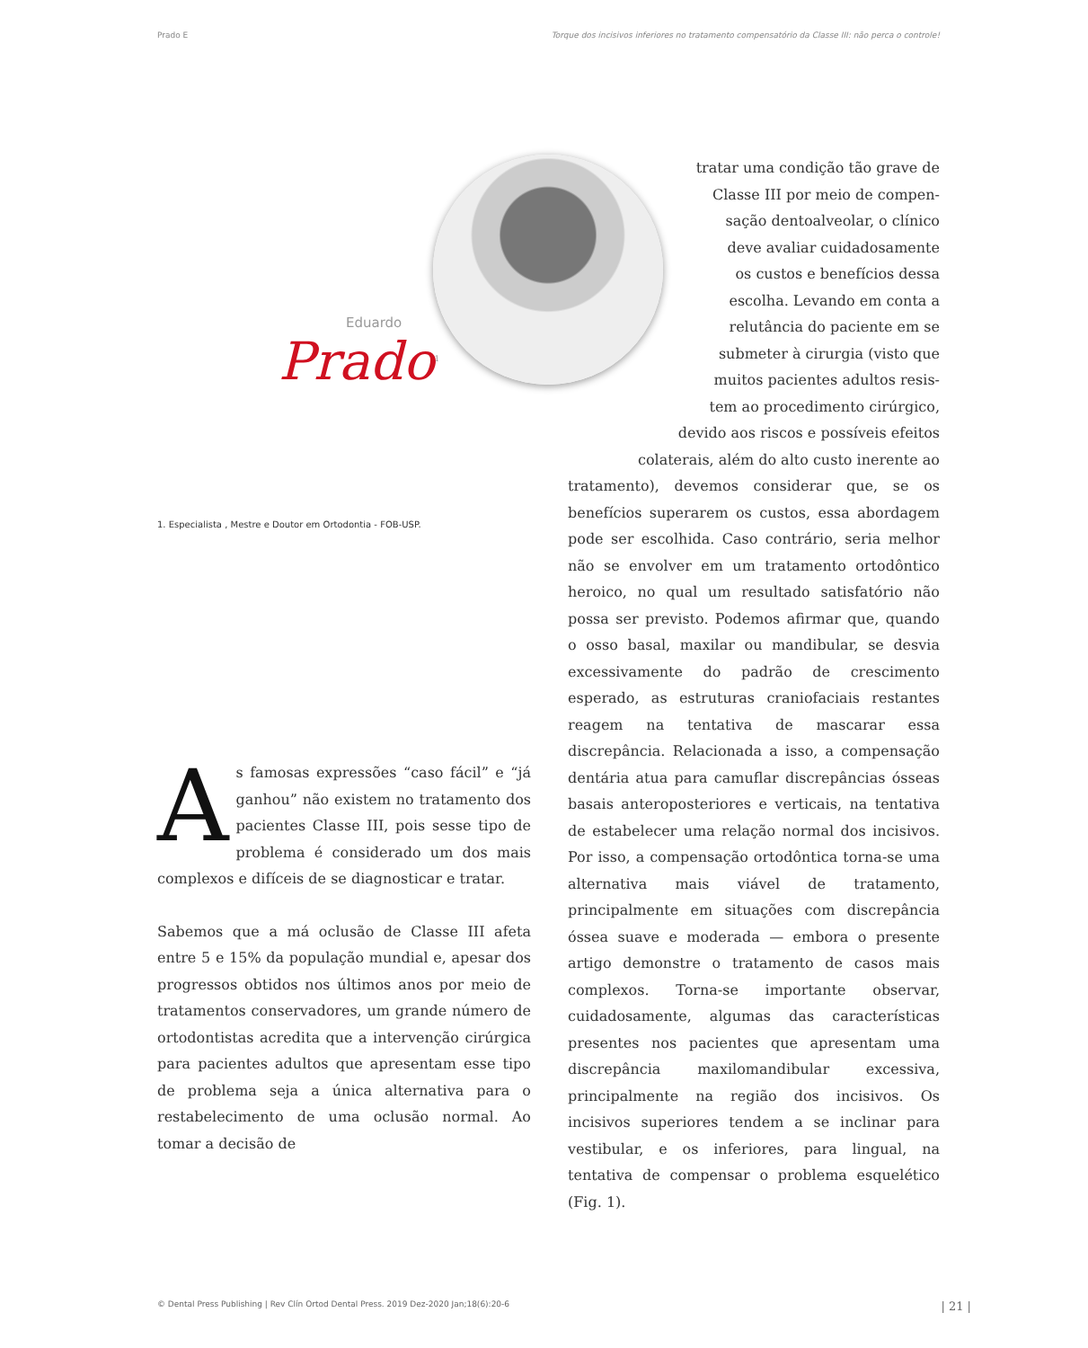Prado E Torque dos incisivos inferiores no tratamento compensatório da Classe III: não perca o controle!
Eduardo
Prado<sup>1</sup>
1. Especialista , Mestre e Doutor em Ortodontia - FOB-USP.
As famosas expressões “caso fácil” e “já ganhou” não existem no tratamento dos pacientes Classe III, pois sesse tipo de problema é considerado um dos mais complexos e difíceis de se diagnosticar e tratar.
Sabemos que a má oclusão de Classe III afeta entre 5 e 15% da população mundial e, apesar dos progressos obtidos nos últimos anos por meio de tratamentos conservadores, um grande número de ortodontistas acredita que a intervenção cirúrgica para pacientes adultos que apresentam esse tipo de problema seja a única alternativa para o restabelecimento de uma oclusão normal. Ao tomar a decisão de
tratar uma condição tão grave de
Classe III por meio de compen-
sação dentoalveolar, o clínico
deve avaliar cuidadosamente
os custos e benefícios dessa
escolha. Levando em conta a
relutância do paciente em se
submeter à cirurgia (visto que
muitos pacientes adultos resis-
tem ao procedimento cirúrgico,
devido aos riscos e possíveis efeitos
colaterais, além do alto custo inerente ao
tratamento), devemos considerar que, se os benefícios superarem os custos, essa abordagem pode ser escolhida. Caso contrário, seria melhor não se envolver em um tratamento ortodôntico heroico, no qual um resultado satisfatório não possa ser previsto. Podemos afirmar que, quando o osso basal, maxilar ou mandibular, se desvia excessivamente do padrão de crescimento esperado, as estruturas craniofaciais restantes reagem na tentativa de mascarar essa discrepância. Relacionada a isso, a compensação dentária atua para camuflar discrepâncias ósseas basais anteroposteriores e verticais, na tentativa de estabelecer uma relação normal dos incisivos. Por isso, a compensação ortodôntica torna-se uma alternativa mais viável de tratamento, principalmente em situações com discrepância óssea suave e moderada — embora o presente artigo demonstre o tratamento de casos mais complexos. Torna-se importante observar, cuidadosamente, algumas das características presentes nos pacientes que apresentam uma discrepância maxilomandibular excessiva, principalmente na região dos incisivos. Os incisivos superiores tendem a se inclinar para vestibular, e os inferiores, para lingual, na tentativa de compensar o problema esquelético (Fig. 1).
© Dental Press Publishing | Rev Clín Ortod Dental Press. 2019 Dez-2020 Jan;18(6):20-6 | 21 |